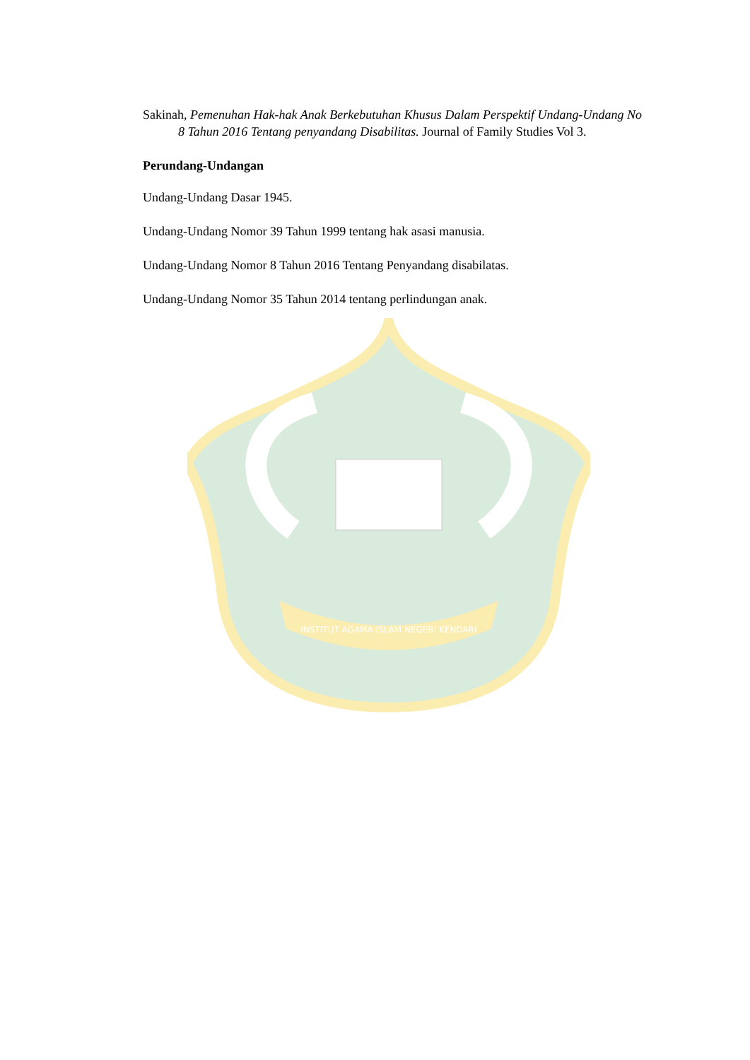INSTITUT AGAMA ISLAM NEGERI KENDARI
Sakinah, Pemenuhan Hak-hak Anak Berkebutuhan Khusus Dalam Perspektif Undang-Undang No 8 Tahun 2016 Tentang penyandang Disabilitas. Journal of Family Studies Vol 3.
Perundang-Undangan
Undang-Undang Dasar 1945.
Undang-Undang Nomor 39 Tahun 1999 tentang hak asasi manusia.
Undang-Undang Nomor 8 Tahun 2016 Tentang Penyandang disabilatas.
Undang-Undang Nomor 35 Tahun 2014 tentang perlindungan anak.